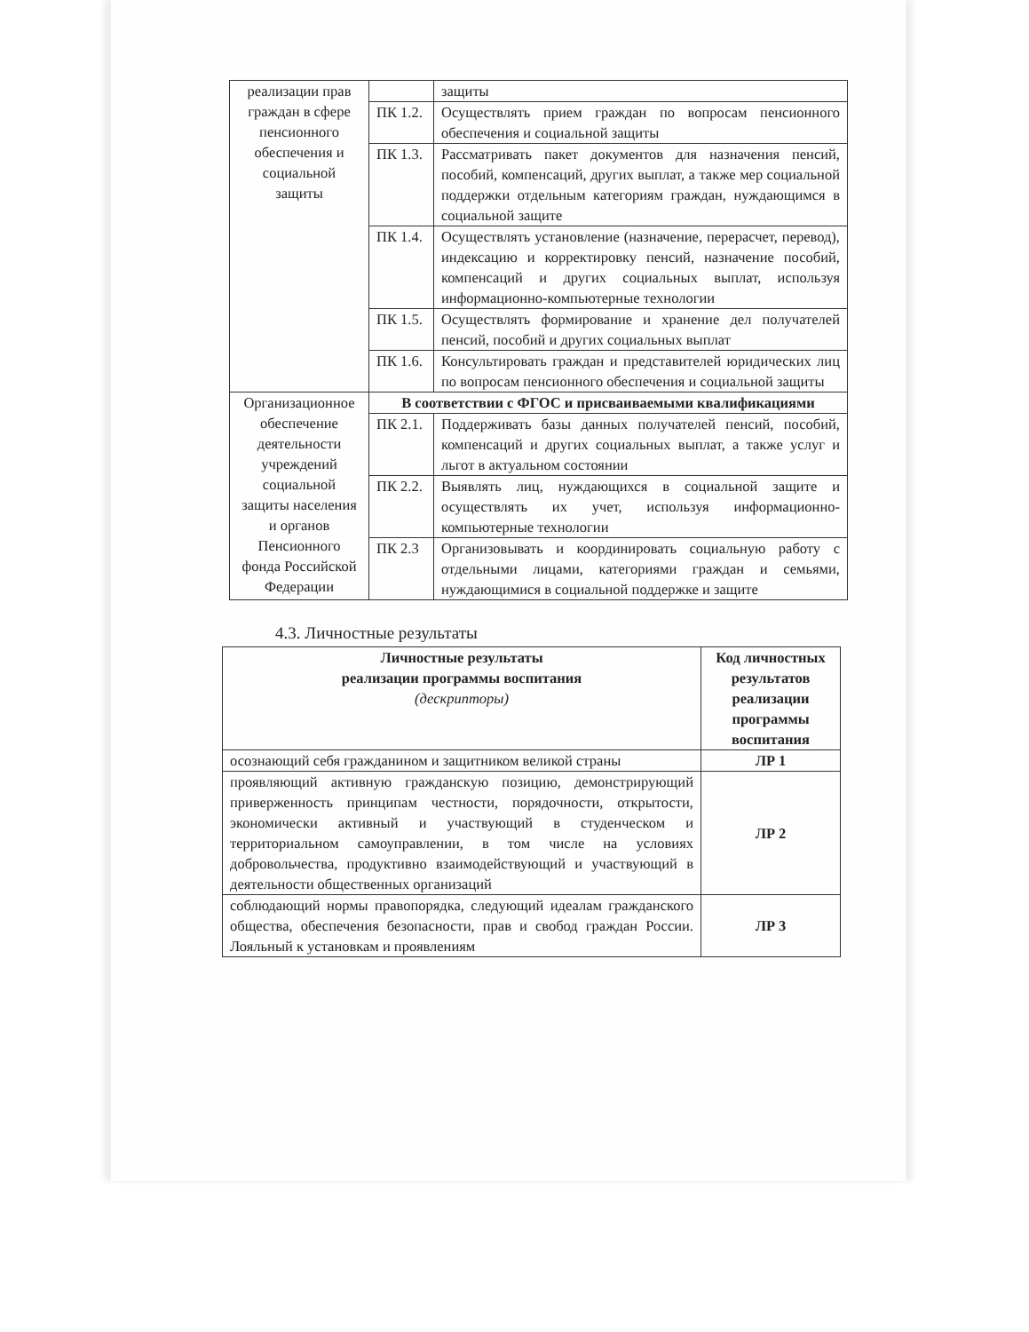| реализации прав граждан в сфере пенсионного обеспечения и социальной защиты | | защиты |
| | ПК 1.2. | Осуществлять прием граждан по вопросам пенсионного обеспечения и социальной защиты |
| | ПК 1.3. | Рассматривать пакет документов для назначения пенсий, пособий, компенсаций, других выплат, а также мер социальной поддержки отдельным категориям граждан, нуждающимся в социальной защите |
| | ПК 1.4. | Осуществлять установление (назначение, перерасчет, перевод), индексацию и корректировку пенсий, назначение пособий, компенсаций и других социальных выплат, используя информационно-компьютерные технологии |
| | ПК 1.5. | Осуществлять формирование и хранение дел получателей пенсий, пособий и других социальных выплат |
| | ПК 1.6. | Консультировать граждан и представителей юридических лиц по вопросам пенсионного обеспечения и социальной защиты |
| Организационное обеспечение деятельности учреждений социальной защиты населения и органов Пенсионного фонда Российской Федерации | В соответствии с ФГОС и присваиваемыми квалификациями | |
| | ПК 2.1. | Поддерживать базы данных получателей пенсий, пособий, компенсаций и других социальных выплат, а также услуг и льгот в актуальном состоянии |
| | ПК 2.2. | Выявлять лиц, нуждающихся в социальной защите и осуществлять их учет, используя информационно-компьютерные технологии |
| | ПК 2.3 | Организовывать и координировать социальную работу с отдельными лицами, категориями граждан и семьями, нуждающимися в социальной поддержке и защите |
4.3. Личностные результаты
| Личностные результаты реализации программы воспитания (дескрипторы) | Код личностных результатов реализации программы воспитания |
| --- | --- |
| осознающий себя гражданином и защитником великой страны | ЛР 1 |
| проявляющий активную гражданскую позицию, демонстрирующий приверженность принципам честности, порядочности, открытости, экономически активный и участвующий в студенческом и территориальном самоуправлении, в том числе на условиях добровольчества, продуктивно взаимодействующий и участвующий в деятельности общественных организаций | ЛР 2 |
| соблюдающий нормы правопорядка, следующий идеалам гражданского общества, обеспечения безопасности, прав и свобод граждан России. Лояльный к установкам и проявлениям | ЛР 3 |